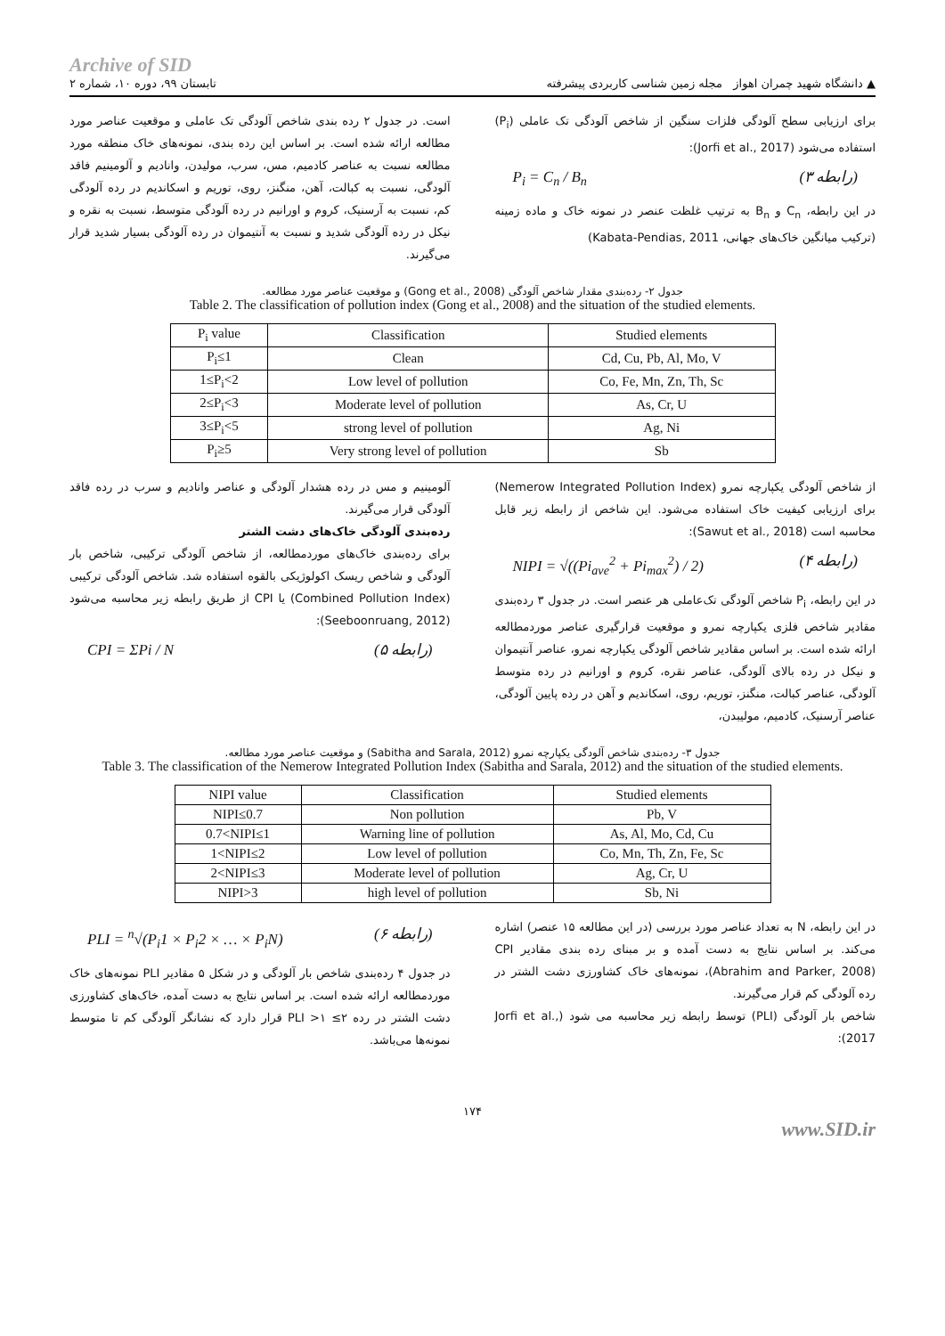Archive of SID
▲ دانشگاه شهید چمران اهواز مجله زمین شناسی کاربردی پیشرفته تابستان ۹۹، دوره ۱۰، شماره ۲
برای ارزیابی سطح آلودگی فلزات سنگین از شاخص آلودگی تک عاملی (P<sub>i</sub>) استفاده می‌شود (Jorfi et al., 2017):
(رابطه ۳) P<sub>i</sub> = C<sub>n</sub> / B<sub>n</sub>
در این رابطه، C<sub>n</sub> و B<sub>n</sub> به ترتیب غلظت عنصر در نمونه خاک و ماده زمینه (ترکیب میانگین خاک‌های جهانی، Kabata-Pendias, 2011)
است. در جدول ۲ رده بندی شاخص آلودگی تک عاملی و موقعیت عناصر مورد مطالعه ارائه شده است. بر اساس این رده بندی، نمونه‌های خاک منطقه مورد مطالعه نسبت به عناصر کادمیم، مس، سرب، مولیدن، وانادیم و آلومینیم فاقد آلودگی، نسبت به کبالت، آهن، منگنز، روی، توریم و اسکاندیم در رده آلودگی کم، نسبت به آرسنیک، کروم و اورانیم در رده آلودگی متوسط، نسبت به نقره و نیکل در رده آلودگی شدید و نسبت به آنتیموان در رده آلودگی بسیار شدید قرار می‌گیرند.
جدول ۲- رده‌بندی مقدار شاخص آلودگی (Gong et al., 2008) و موقعیت عناصر مورد مطالعه.
Table 2. The classification of pollution index (Gong et al., 2008) and the situation of the studied elements.
| P<sub>i</sub> value | Classification | Studied elements |
| --- | --- | --- |
| P<sub>i</sub>≤1 | Clean | Cd, Cu, Pb, Al, Mo, V |
| 1≤P<sub>i</sub><2 | Low level of pollution | Co, Fe, Mn, Zn, Th, Sc |
| 2≤P<sub>i</sub><3 | Moderate level of pollution | As, Cr, U |
| 3≤P<sub>i</sub><5 | strong level of pollution | Ag, Ni |
| P<sub>i</sub>≥5 | Very strong level of pollution | Sb |
از شاخص آلودگی یکپارچه نمرو (Nemerow Integrated Pollution Index) برای ارزیابی کیفیت خاک استفاده می‌شود. این شاخص از رابطه زیر قابل محاسبه است (Sawut et al., 2018):
(رابطه ۴) NIPI = √((Pi<sub>ave</sub><sup>2</sup> + Pi<sub>max</sub><sup>2</sup>) / 2)
در این رابطه، P<sub>i</sub> شاخص آلودگی تک‌عاملی هر عنصر است. در جدول ۳ رده‌بندی مقادیر شاخص فلزی یکپارچه نمرو و موقعیت قرارگیری عناصر موردمطالعه ارائه شده است. بر اساس مقادیر شاخص آلودگی یکپارچه نمرو، عناصر آنتیموان و نیکل در رده بالای آلودگی، عناصر نقره، کروم و اورانیم در رده متوسط آلودگی، عناصر کبالت، منگنز، توریم، روی، اسکاندیم و آهن در رده پایین آلودگی، عناصر آرسنیک، کادمیم، مولیبدن،
آلومینیم و مس در رده هشدار آلودگی و عناصر وانادیم و سرب در رده فاقد آلودگی قرار می‌گیرند.
رده‌بندی آلودگی خاک‌های دشت الشتر
برای رده‌بندی خاک‌های موردمطالعه، از شاخص آلودگی ترکیبی، شاخص بار آلودگی و شاخص ریسک اکولوژیکی بالقوه استفاده شد. شاخص آلودگی ترکیبی (Combined Pollution Index) یا CPI از طریق رابطه زیر محاسبه می‌شود (Seeboonruang, 2012):
(رابطه ۵) CPI = ΣPi / N
جدول ۳- رده‌بندی شاخص آلودگی یکپارچه نمرو (Sabitha and Sarala, 2012) و موقعیت عناصر مورد مطالعه.
Table 3. The classification of the Nemerow Integrated Pollution Index (Sabitha and Sarala, 2012) and the situation of the studied elements.
| NIPI value | Classification | Studied elements |
| --- | --- | --- |
| NIPI≤0.7 | Non pollution | Pb, V |
| 0.7<NIPI≤1 | Warning line of pollution | As, Al, Mo, Cd, Cu |
| 1<NIPI≤2 | Low level of pollution | Co, Mn, Th, Zn, Fe, Sc |
| 2<NIPI≤3 | Moderate level of pollution | Ag, Cr, U |
| NIPI>3 | high level of pollution | Sb, Ni |
در این رابطه، N به تعداد عناصر مورد بررسی (در این مطالعه ۱۵ عنصر) اشاره می‌کند. بر اساس نتایج به دست آمده و بر مبنای رده بندی مقادیر CPI (Abrahim and Parker, 2008)، نمونه‌های خاک کشاورزی دشت الشتر در رده آلودگی کم قرار می‌گیرند.
شاخص بار آلودگی (PLI) توسط رابطه زیر محاسبه می شود (Jorfi et al., 2017):
(رابطه ۶) PLI = <sup>n</sup>√(P<sub>i</sub>1 × P<sub>i</sub>2 × … × P<sub>i</sub>N)
در جدول ۴ رده‌بندی شاخص بار آلودگی و در شکل ۵ مقادیر PLI نمونه‌های خاک موردمطالعه ارائه شده است. بر اساس نتایج به دست آمده، خاک‌های کشاورزی دشت الشتر در رده ۲≥ PLI >۱ قرار دارد که نشانگر آلودگی کم تا متوسط نمونه‌ها می‌باشد.
۱۷۴
www.SID.ir